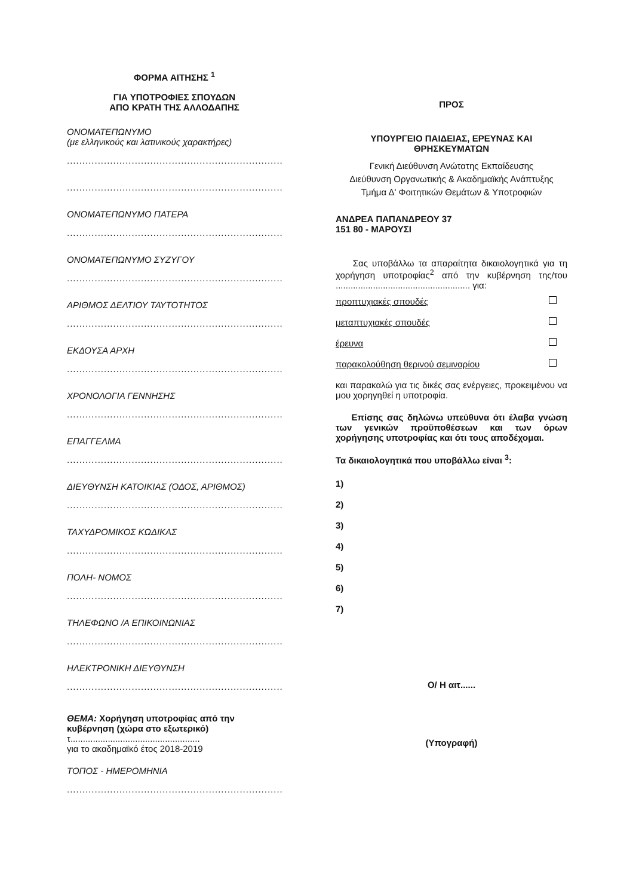ΦΟΡΜΑ ΑΙΤΗΣΗΣ <sup>1</sup>
ΓΙΑ ΥΠΟΤΡΟΦΙΕΣ ΣΠΟΥΔΩΝ
ΑΠΟ ΚΡΑΤΗ ΤΗΣ ΑΛΛΟΔΑΠΗΣ
ΟΝΟΜΑΤΕΠΩΝΥΜΟ
(με ελληνικούς και λατινικούς χαρακτήρες)
......................................................................................
......................................................................................
ΟΝΟΜΑΤΕΠΩΝΥΜΟ ΠΑΤΕΡΑ
......................................................................................
ΟΝΟΜΑΤΕΠΩΝΥΜΟ ΣΥΖΥΓΟΥ
......................................................................................
ΑΡΙΘΜΟΣ ΔΕΛΤΙΟΥ ΤΑΥΤΟΤΗΤΟΣ
......................................................................................
ΕΚΔΟΥΣΑ ΑΡΧΗ
......................................................................................
ΧΡΟΝΟΛΟΓΙΑ ΓΕΝΝΗΣΗΣ
......................................................................................
ΕΠΑΓΓΕΛΜΑ
......................................................................................
ΔΙΕΥΘΥΝΣΗ ΚΑΤΟΙΚΙΑΣ (ΟΔΟΣ, ΑΡΙΘΜΟΣ)
......................................................................................
ΤΑΧΥΔΡΟΜΙΚΟΣ ΚΩΔΙΚΑΣ
......................................................................................
ΠΟΛΗ- ΝΟΜΟΣ
......................................................................................
ΤΗΛΕΦΩΝΟ /Α ΕΠΙΚΟΙΝΩΝΙΑΣ
......................................................................................
ΗΛΕΚΤΡΟΝΙΚΗ ΔΙΕΥΘΥΝΣΗ
......................................................................................
ΘΕΜΑ: Χορήγηση υποτροφίας από την κυβέρνηση (χώρα στο εξωτερικό)
τ....................................................
για το ακαδημαϊκό έτος 2018-2019
ΤΟΠΟΣ - ΗΜΕΡΟΜΗΝΙΑ
......................................................................................
ΠΡΟΣ
ΥΠΟΥΡΓΕΙΟ ΠΑΙΔΕΙΑΣ, ΕΡΕΥΝΑΣ ΚΑΙ ΘΡΗΣΚΕΥΜΑΤΩΝ
Γενική Διεύθυνση Ανώτατης Εκπαίδευσης
Διεύθυνση Οργανωτικής & Ακαδημαϊκής Ανάπτυξης
Τμήμα Δ' Φοιτητικών Θεμάτων & Υποτροφιών
ΑΝΔΡΕΑ ΠΑΠΑΝΔΡΕΟΥ 37
151 80 - ΜΑΡΟΥΣΙ
Σας υποβάλλω τα απαραίτητα δικαιολογητικά για τη χορήγηση υποτροφίας<sup>2</sup> από την κυβέρνηση της/του ...................................................... για:
προπτυχιακές σπουδές
μεταπτυχιακές σπουδές
έρευνα
παρακολούθηση θερινού σεμιναρίου
και παρακαλώ για τις δικές σας ενέργειες, προκειμένου να μου χορηγηθεί η υποτροφία.
Επίσης σας δηλώνω υπεύθυνα ότι έλαβα γνώση των γενικών προϋποθέσεων και των όρων χορήγησης υποτροφίας και ότι τους αποδέχομαι.
Τα δικαιολογητικά που υποβάλλω είναι <sup>3</sup>:
1)
2)
3)
4)
5)
6)
7)
Ο/ Η αιτ......
(Υπογραφή)